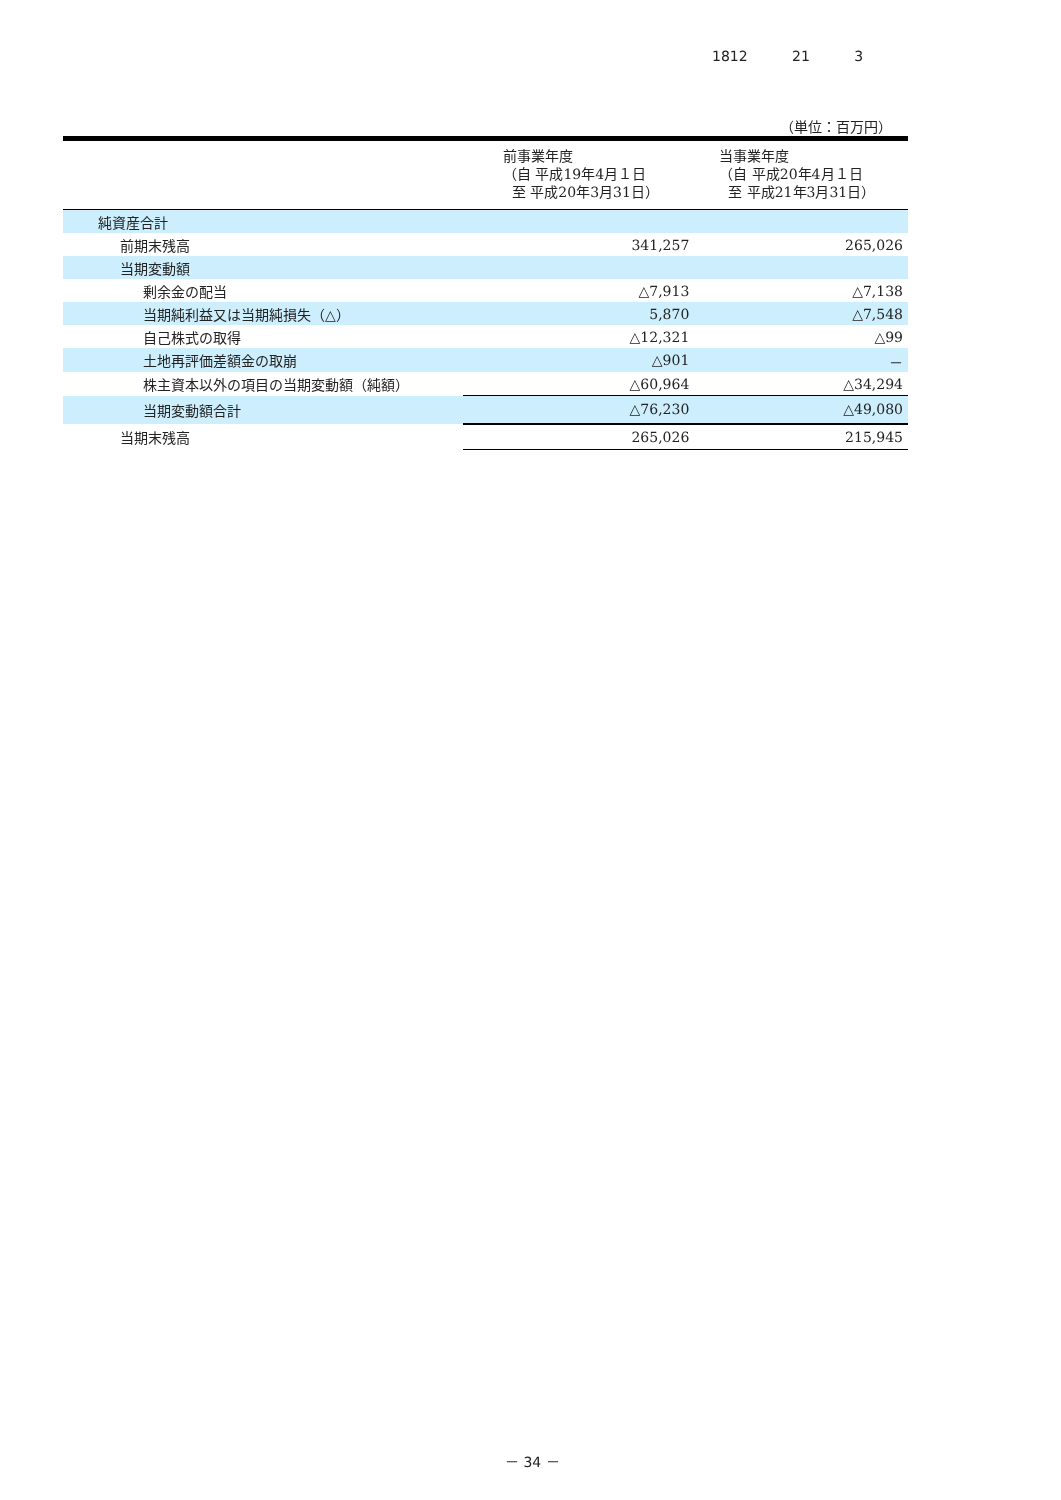1812 21 3
（単位：百万円）
| | 前事業年度 （自 平成19年4月１日 至 平成20年3月31日） | 当事業年度 （自 平成20年4月１日 至 平成21年3月31日） |
| --- | --- | --- |
| 純資産合計 | | |
| 前期末残高 | 341,257 | 265,026 |
| 当期変動額 | | |
| 剰余金の配当 | △7,913 | △7,138 |
| 当期純利益又は当期純損失（△） | 5,870 | △7,548 |
| 自己株式の取得 | △12,321 | △99 |
| 土地再評価差額金の取崩 | △901 | － |
| 株主資本以外の項目の当期変動額（純額） | △60,964 | △34,294 |
| 当期変動額合計 | △76,230 | △49,080 |
| 当期末残高 | 265,026 | 215,945 |
－ 34 －